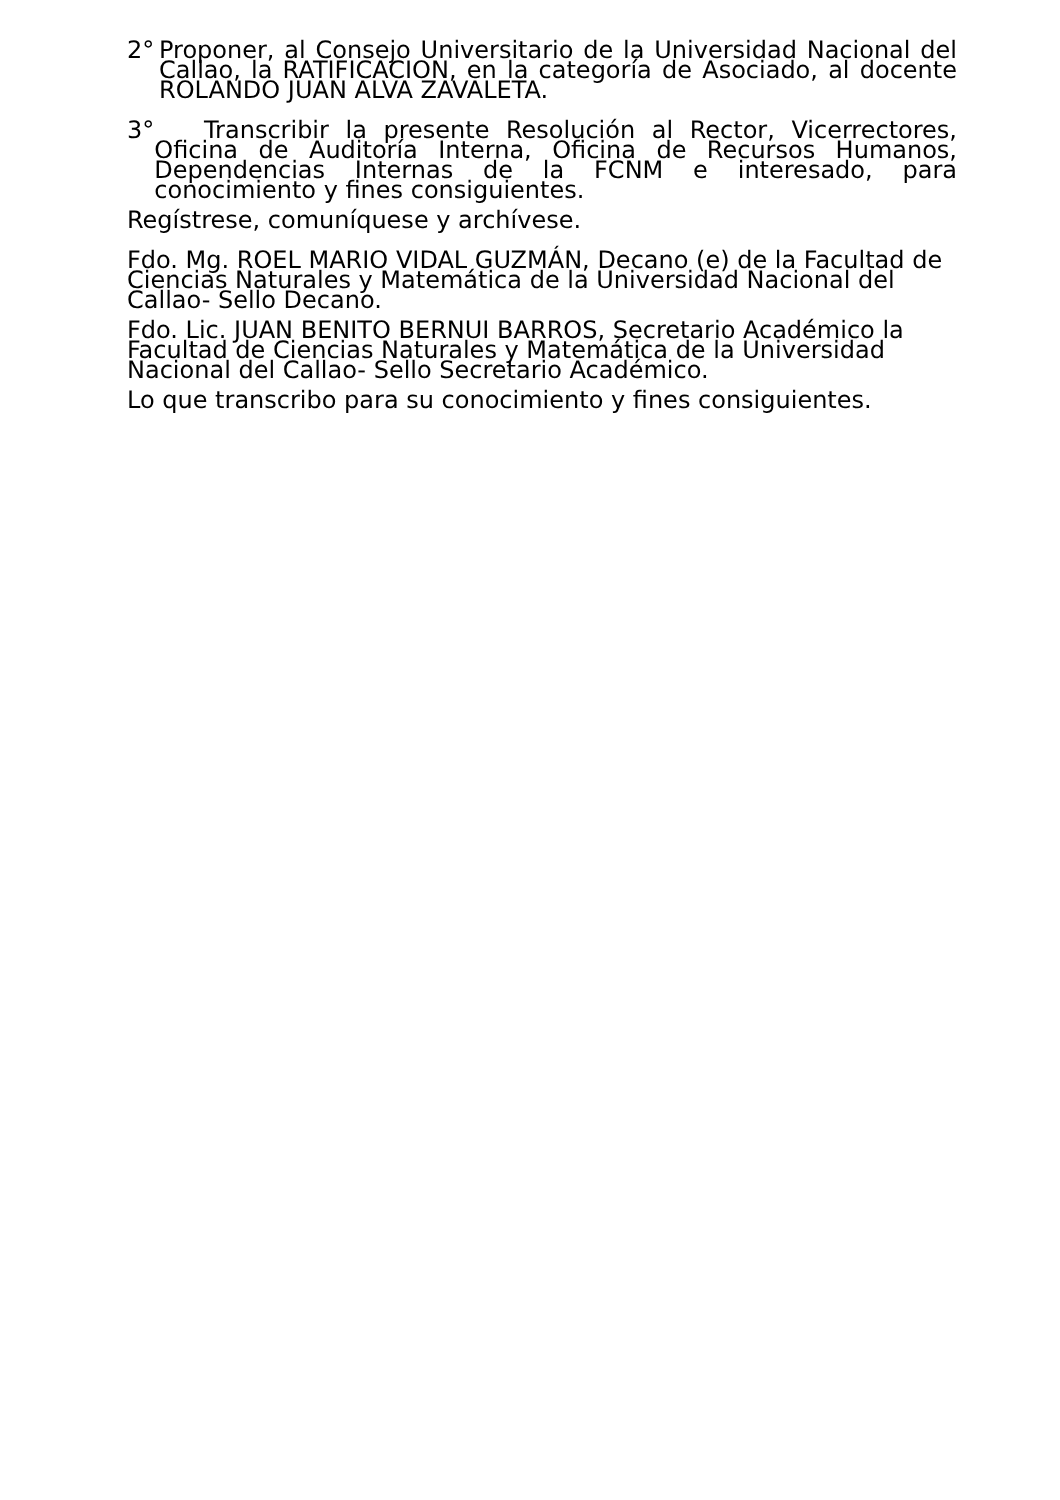2° Proponer, al Consejo Universitario de la Universidad Nacional del Callao, la RATIFICACION, en la categoría de Asociado, al docente ROLANDO JUAN ALVA ZAVALETA.
3° Transcribir la presente Resolución al Rector, Vicerrectores, Oficina de Auditoría Interna, Oficina de Recursos Humanos, Dependencias Internas de la FCNM e interesado, para conocimiento y fines consiguientes.
Regístrese, comuníquese y archívese.
Fdo. Mg. ROEL MARIO VIDAL GUZMÁN, Decano (e) de la Facultad de Ciencias Naturales y Matemática de la Universidad Nacional del Callao- Sello Decano.
Fdo. Lic. JUAN BENITO BERNUI BARROS, Secretario Académico la Facultad de Ciencias Naturales y Matemática de la Universidad Nacional del Callao- Sello Secretario Académico.
Lo que transcribo para su conocimiento y fines consiguientes.